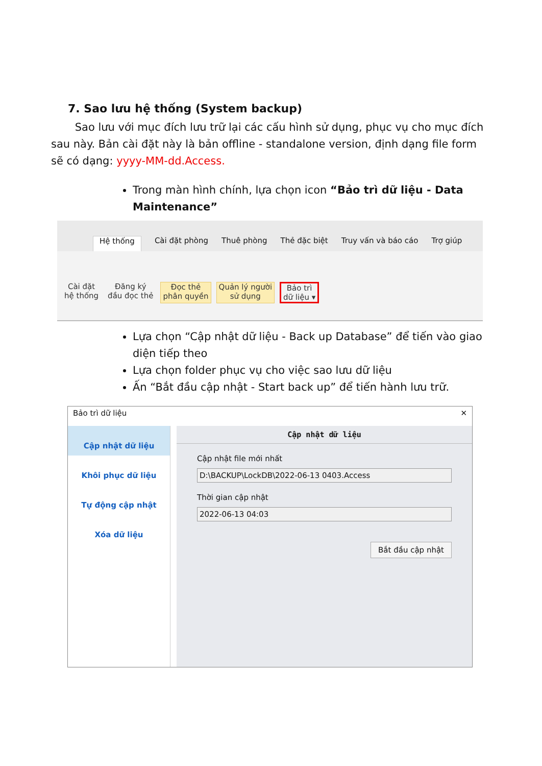7. Sao lưu hệ thống (System backup)
Sao lưu với mục đích lưu trữ lại các cấu hình sử dụng, phục vụ cho mục đích sau này. Bản cài đặt này là bản offline - standalone version, định dạng file form sẽ có dạng: yyyy-MM-dd.Access.
Trong màn hình chính, lựa chọn icon “Bảo trì dữ liệu - Data Maintenance”
Hệ thống Cài đặt phòng Thuê phòng Thẻ đặc biệt Truy vấn và báo cáo Trợ giúp
Cài đặt
hệ thống
Đăng ký
đầu đọc thẻ
Đọc thẻ
phân quyền
Quản lý người
sử dụng
Bảo trì
dữ liệu ▾
Lựa chọn “Cập nhật dữ liệu - Back up Database” để tiến vào giao diện tiếp theo
Lựa chọn folder phục vụ cho việc sao lưu dữ liệu
Ấn “Bắt đầu cập nhật - Start back up” để tiến hành lưu trữ.
Bảo trì dữ liệu ✕
Cập nhật dữ liệu
Khôi phục dữ liệu
Tự động cập nhật
Xóa dữ liệu
Cập nhật dữ liệu
Cập nhật file mới nhất
D:\BACKUP\LockDB\2022-06-13 0403.Access
Thời gian cập nhật
2022-06-13 04:03
Bắt đầu cập nhật